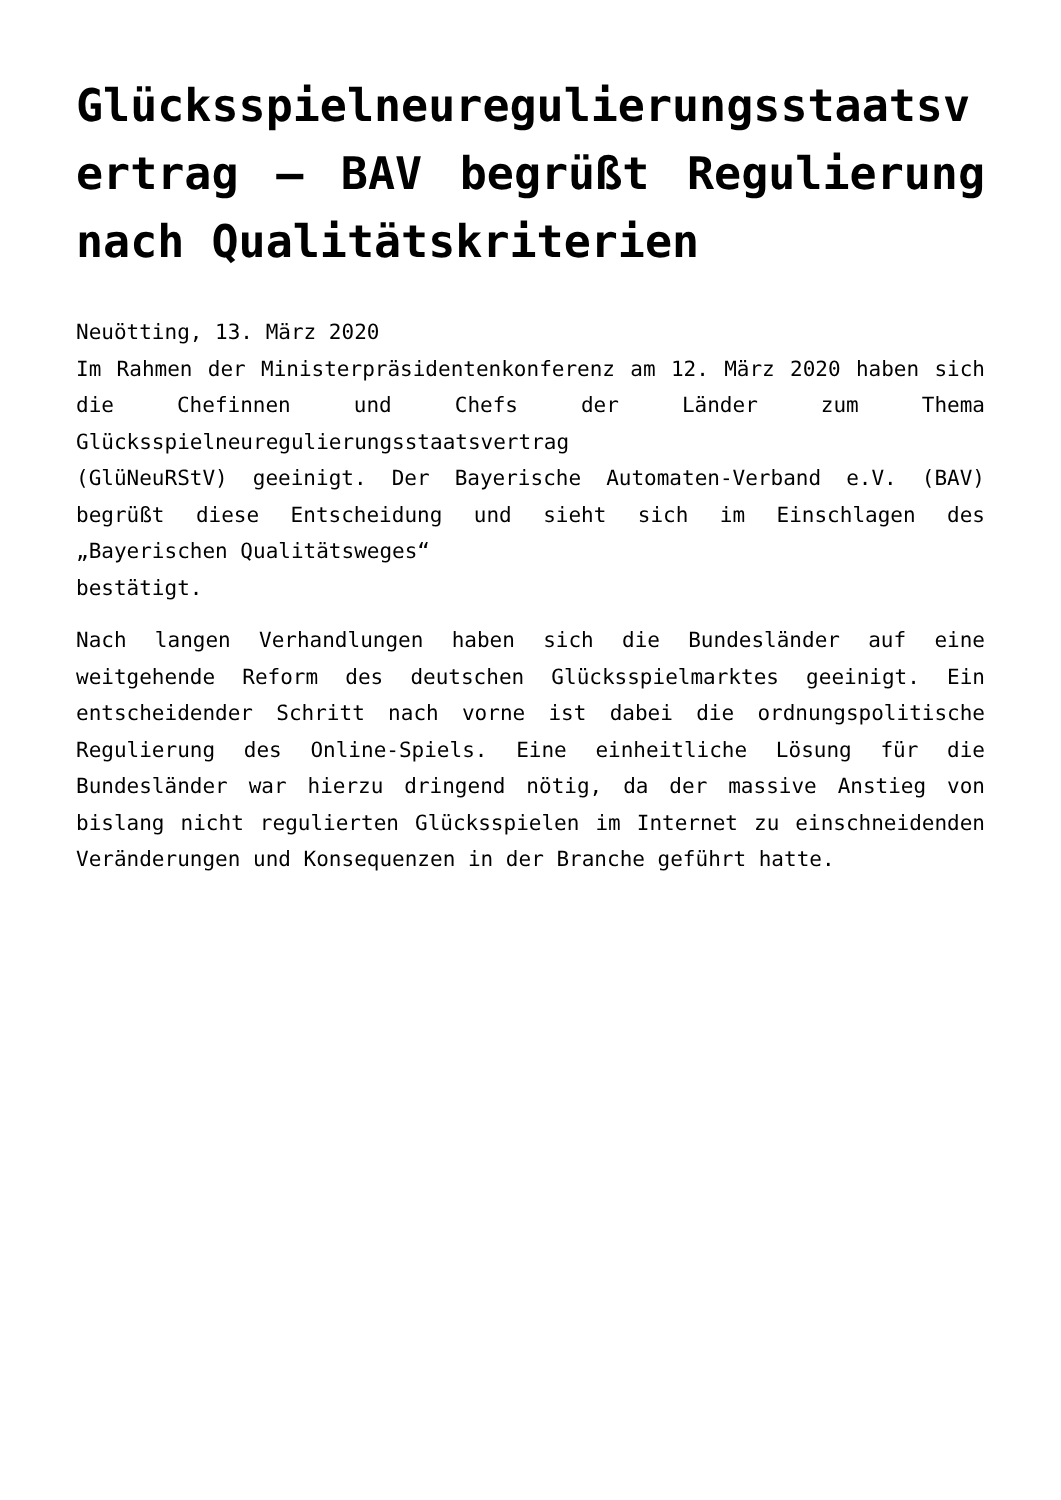Glücksspielneuregulierungsstaatsvertrag – BAV begrüßt Regulierung nach Qualitätskriterien
Neuötting, 13. März 2020
Im Rahmen der Ministerpräsidentenkonferenz am 12. März 2020 haben sich die Chefinnen und Chefs der Länder zum Thema Glücksspielneuregulierungsstaatsvertrag
(GlüNeuRStV) geeinigt. Der Bayerische Automaten-Verband e.V. (BAV) begrüßt diese Entscheidung und sieht sich im Einschlagen des „Bayerischen Qualitätsweges“
bestätigt.
Nach langen Verhandlungen haben sich die Bundesländer auf eine weitgehende Reform des deutschen Glücksspielmarktes geeinigt. Ein entscheidender Schritt nach vorne ist dabei die ordnungspolitische Regulierung des Online-Spiels. Eine einheitliche Lösung für die Bundesländer war hierzu dringend nötig, da der massive Anstieg von bislang nicht regulierten Glücksspielen im Internet zu einschneidenden Veränderungen und Konsequenzen in der Branche geführt hatte.